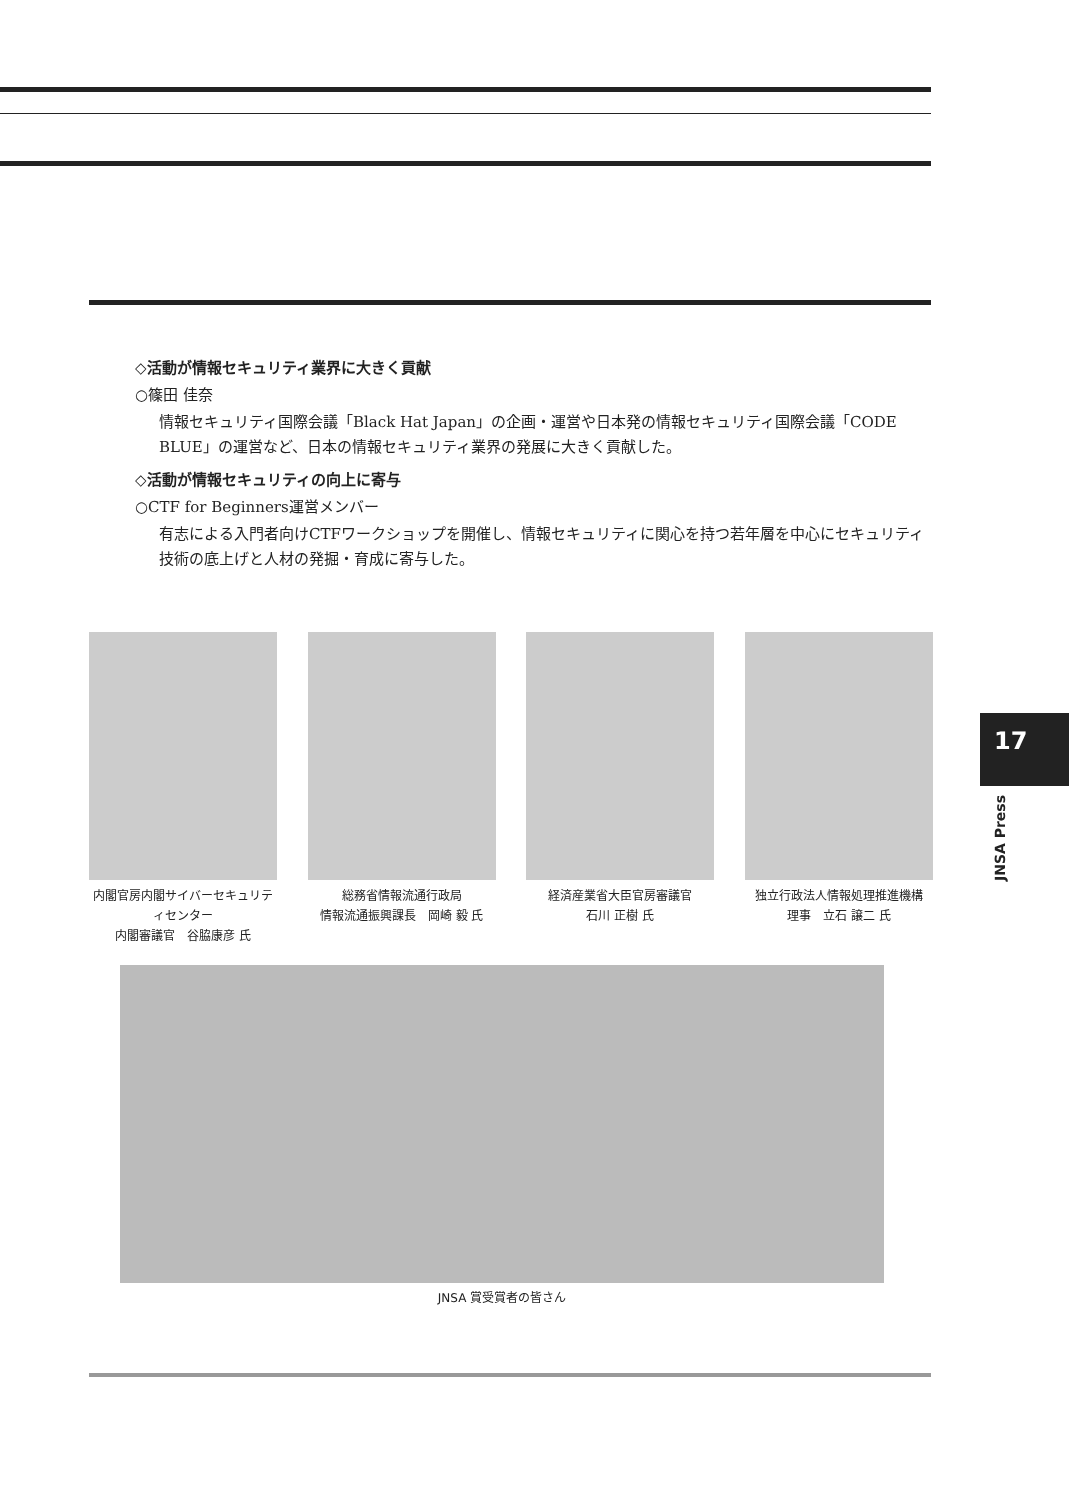◇活動が情報セキュリティ業界に大きく貢献
○篠田 佳奈
情報セキュリティ国際会議「Black Hat Japan」の企画・運営や日本発の情報セキュリティ国際会議「CODE BLUE」の運営など、日本の情報セキュリティ業界の発展に大きく貢献した。
◇活動が情報セキュリティの向上に寄与
○CTF for Beginners運営メンバー
有志による入門者向けCTFワークショップを開催し、情報セキュリティに関心を持つ若年層を中心にセキュリティ技術の底上げと人材の発掘・育成に寄与した。
内閣官房内閣サイバーセキュリティセンター
内閣審議官　谷脇康彦 氏
総務省情報流通行政局
情報流通振興課長　岡崎 毅 氏
経済産業省大臣官房審議官
石川 正樹 氏
独立行政法人情報処理推進機構
理事　立石 譲二 氏
JNSA 賞受賞者の皆さん
17
JNSA Press